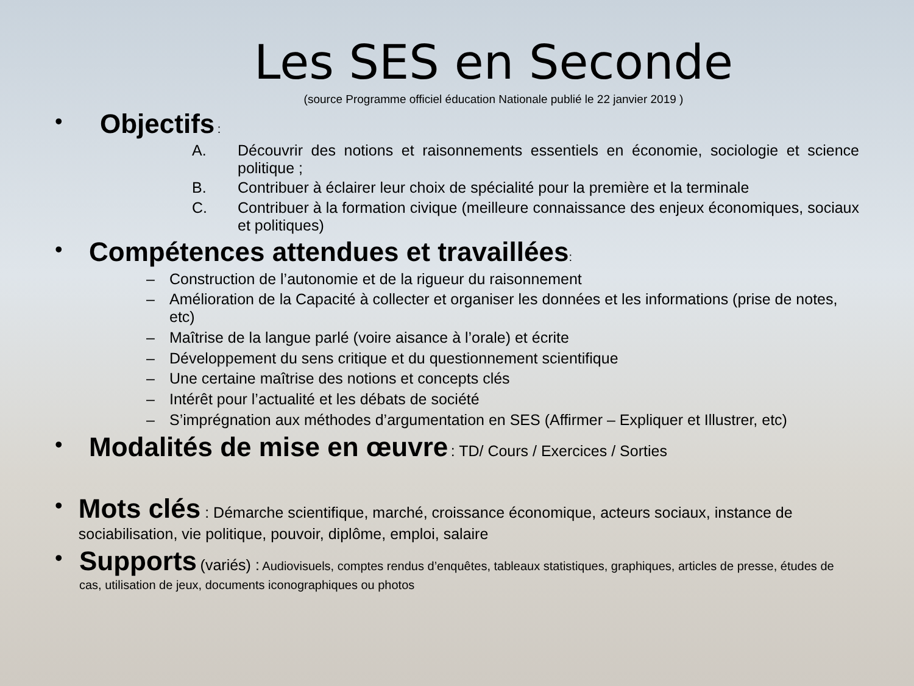Les SES en Seconde
(source Programme officiel éducation Nationale publié le 22 janvier 2019 )
•
Objectifs :
A. Découvrir des notions et raisonnements essentiels en économie, sociologie et science politique ;
B. Contribuer à éclairer leur choix de spécialité pour la première et la terminale
C. Contribuer à la formation civique (meilleure connaissance des enjeux économiques, sociaux et politiques)
•
Compétences attendues et travaillées:
– Construction de l’autonomie et de la rigueur du raisonnement
– Amélioration de la Capacité à collecter et organiser les données et les informations (prise de notes, etc)
– Maîtrise de la langue parlé (voire aisance à l’orale) et écrite
– Développement du sens critique et du questionnement scientifique
– Une certaine maîtrise des notions et concepts clés
– Intérêt pour l’actualité et les débats de société
– S’imprégnation aux méthodes d’argumentation en SES (Affirmer – Expliquer et Illustrer, etc)
•
Modalités de mise en œuvre : TD/ Cours / Exercices / Sorties
•
Mots clés : Démarche scientifique, marché, croissance économique, acteurs sociaux, instance de sociabilisation, vie politique, pouvoir, diplôme, emploi, salaire
•
Supports (variés) : Audiovisuels, comptes rendus d’enquêtes, tableaux statistiques, graphiques, articles de presse, études de cas, utilisation de jeux, documents iconographiques ou photos